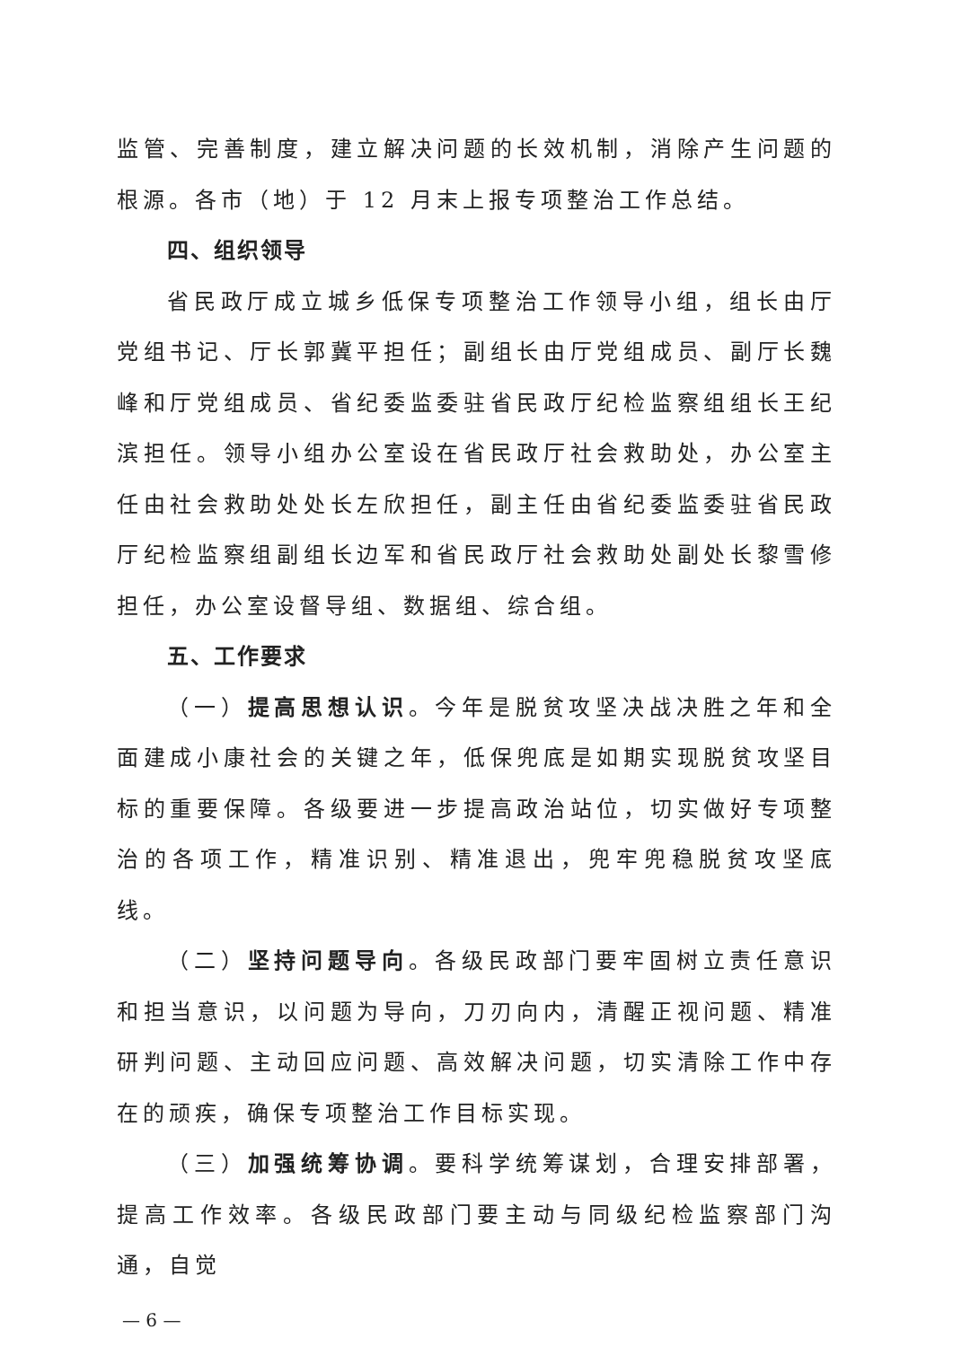监管、完善制度，建立解决问题的长效机制，消除产生问题的根源。各市（地）于 12 月末上报专项整治工作总结。
四、组织领导
省民政厅成立城乡低保专项整治工作领导小组，组长由厅党组书记、厅长郭冀平担任；副组长由厅党组成员、副厅长魏峰和厅党组成员、省纪委监委驻省民政厅纪检监察组组长王纪滨担任。领导小组办公室设在省民政厅社会救助处，办公室主任由社会救助处处长左欣担任，副主任由省纪委监委驻省民政厅纪检监察组副组长边军和省民政厅社会救助处副处长黎雪修担任，办公室设督导组、数据组、综合组。
五、工作要求
（一）提高思想认识。今年是脱贫攻坚决战决胜之年和全面建成小康社会的关键之年，低保兜底是如期实现脱贫攻坚目标的重要保障。各级要进一步提高政治站位，切实做好专项整治的各项工作，精准识别、精准退出，兜牢兜稳脱贫攻坚底线。
（二）坚持问题导向。各级民政部门要牢固树立责任意识和担当意识，以问题为导向，刀刃向内，清醒正视问题、精准研判问题、主动回应问题、高效解决问题，切实清除工作中存在的顽疾，确保专项整治工作目标实现。
（三）加强统筹协调。要科学统筹谋划，合理安排部署，提高工作效率。各级民政部门要主动与同级纪检监察部门沟通，自觉
— 6 —